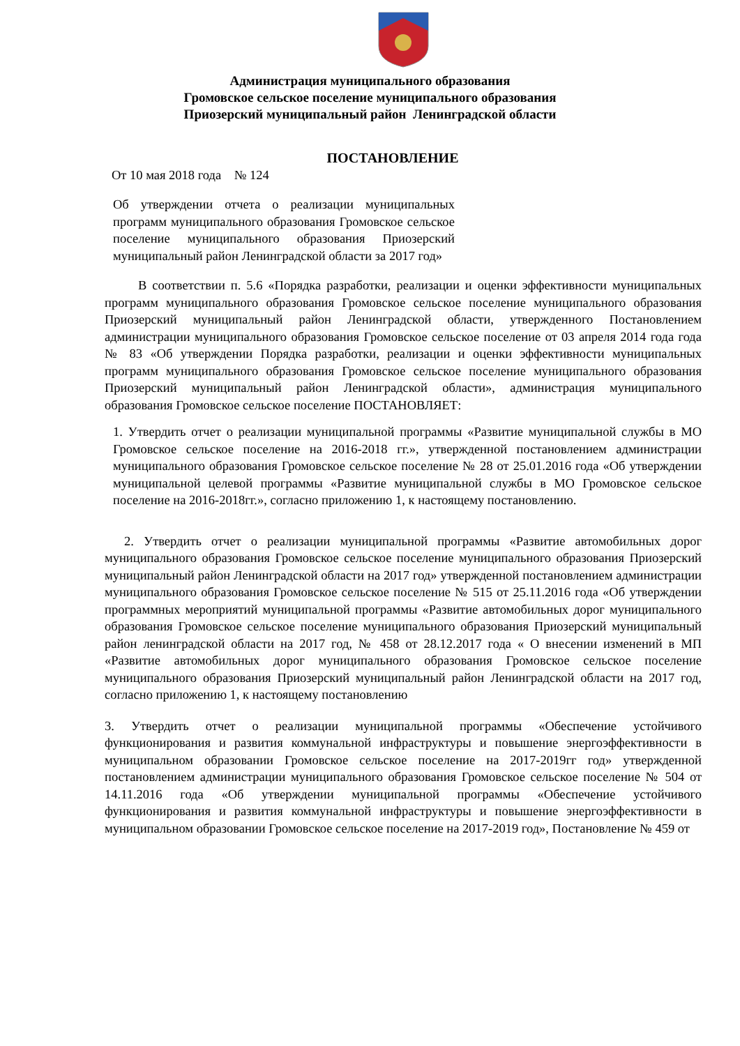Администрация муниципального образования
Громовское сельское поселение муниципального образования
Приозерский муниципальный район Ленинградской области
ПОСТАНОВЛЕНИЕ
От 10 мая 2018 года № 124
Об утверждении отчета о реализации муниципальных программ муниципального образования Громовское сельское поселение муниципального образования Приозерский муниципальный район Ленинградской области за 2017 год»
В соответствии п. 5.6 «Порядка разработки, реализации и оценки эффективности муниципальных программ муниципального образования Громовское сельское поселение муниципального образования Приозерский муниципальный район Ленинградской области, утвержденного Постановлением администрации муниципального образования Громовское сельское поселение от 03 апреля 2014 года года № 83 «Об утверждении Порядка разработки, реализации и оценки эффективности муниципальных программ муниципального образования Громовское сельское поселение муниципального образования Приозерский муниципальный район Ленинградской области», администрация муниципального образования Громовское сельское поселение ПОСТАНОВЛЯЕТ:
1. Утвердить отчет о реализации муниципальной программы «Развитие муниципальной службы в МО Громовское сельское поселение на 2016-2018 гг.», утвержденной постановлением администрации муниципального образования Громовское сельское поселение № 28 от 25.01.2016 года «Об утверждении муниципальной целевой программы «Развитие муниципальной службы в МО Громовское сельское поселение на 2016-2018гг.», согласно приложению 1, к настоящему постановлению.
2. Утвердить отчет о реализации муниципальной программы «Развитие автомобильных дорог муниципального образования Громовское сельское поселение муниципального образования Приозерский муниципальный район Ленинградской области на 2017 год» утвержденной постановлением администрации муниципального образования Громовское сельское поселение № 515 от 25.11.2016 года «Об утверждении программных мероприятий муниципальной программы «Развитие автомобильных дорог муниципального образования Громовское сельское поселение муниципального образования Приозерский муниципальный район ленинградской области на 2017 год, № 458 от 28.12.2017 года « О внесении изменений в МП «Развитие автомобильных дорог муниципального образования Громовское сельское поселение муниципального образования Приозерский муниципальный район Ленинградской области на 2017 год, согласно приложению 1, к настоящему постановлению
3. Утвердить отчет о реализации муниципальной программы «Обеспечение устойчивого функционирования и развития коммунальной инфраструктуры и повышение энергоэффективности в муниципальном образовании Громовское сельское поселение на 2017-2019гг год» утвержденной постановлением администрации муниципального образования Громовское сельское поселение № 504 от 14.11.2016 года «Об утверждении муниципальной программы «Обеспечение устойчивого функционирования и развития коммунальной инфраструктуры и повышение энергоэффективности в муниципальном образовании Громовское сельское поселение на 2017-2019 год», Постановление № 459 от